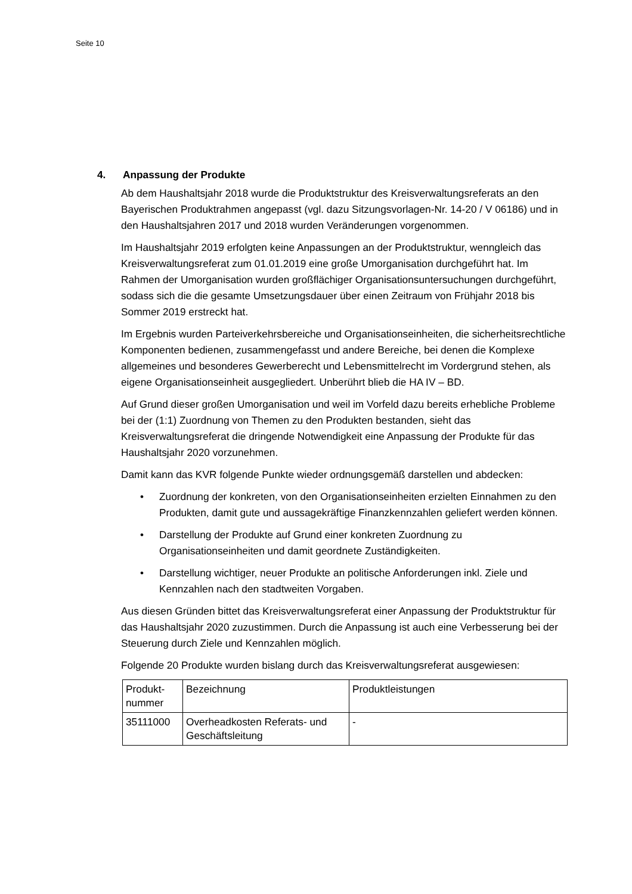Seite 10
4. Anpassung der Produkte
Ab dem Haushaltsjahr 2018 wurde die Produktstruktur des Kreisverwaltungsreferats an den Bayerischen Produktrahmen angepasst (vgl. dazu Sitzungsvorlagen-Nr. 14-20 / V 06186) und in den Haushaltsjahren 2017 und 2018 wurden Veränderungen vorgenommen.
Im Haushaltsjahr 2019 erfolgten keine Anpassungen an der Produktstruktur, wenngleich das Kreisverwaltungsreferat zum 01.01.2019 eine große Umorganisation durchgeführt hat. Im Rahmen der Umorganisation wurden großflächiger Organisationsuntersuchungen durchgeführt, sodass sich die die gesamte Umsetzungsdauer über einen Zeitraum von Frühjahr 2018 bis Sommer 2019 erstreckt hat.
Im Ergebnis wurden Parteiverkehrsbereiche und Organisationseinheiten, die sicherheitsrechtliche Komponenten bedienen, zusammengefasst und andere Bereiche, bei denen die Komplexe allgemeines und besonderes Gewerberecht und Lebensmittelrecht im Vordergrund stehen, als eigene Organisationseinheit ausgegliedert. Unberührt blieb die HA IV – BD.
Auf Grund dieser großen Umorganisation und weil im Vorfeld dazu bereits erhebliche Probleme bei der (1:1) Zuordnung von Themen zu den Produkten bestanden, sieht das Kreisverwaltungsreferat die dringende Notwendigkeit eine Anpassung der Produkte für das Haushaltsjahr 2020 vorzunehmen.
Damit kann das KVR folgende Punkte wieder ordnungsgemäß darstellen und abdecken:
• Zuordnung der konkreten, von den Organisationseinheiten erzielten Einnahmen zu den Produkten, damit gute und aussagekräftige Finanzkennzahlen geliefert werden können.
• Darstellung der Produkte auf Grund einer konkreten Zuordnung zu Organisationseinheiten und damit geordnete Zuständigkeiten.
• Darstellung wichtiger, neuer Produkte an politische Anforderungen inkl. Ziele und Kennzahlen nach den stadtweiten Vorgaben.
Aus diesen Gründen bittet das Kreisverwaltungsreferat einer Anpassung der Produktstruktur für das Haushaltsjahr 2020 zuzustimmen. Durch die Anpassung ist auch eine Verbesserung bei der Steuerung durch Ziele und Kennzahlen möglich.
Folgende 20 Produkte wurden bislang durch das Kreisverwaltungsreferat ausgewiesen:
| Produkt- nummer | Bezeichnung | Produktleistungen |
| 35111000 | Overheadkosten Referats- und Geschäftsleitung | - |